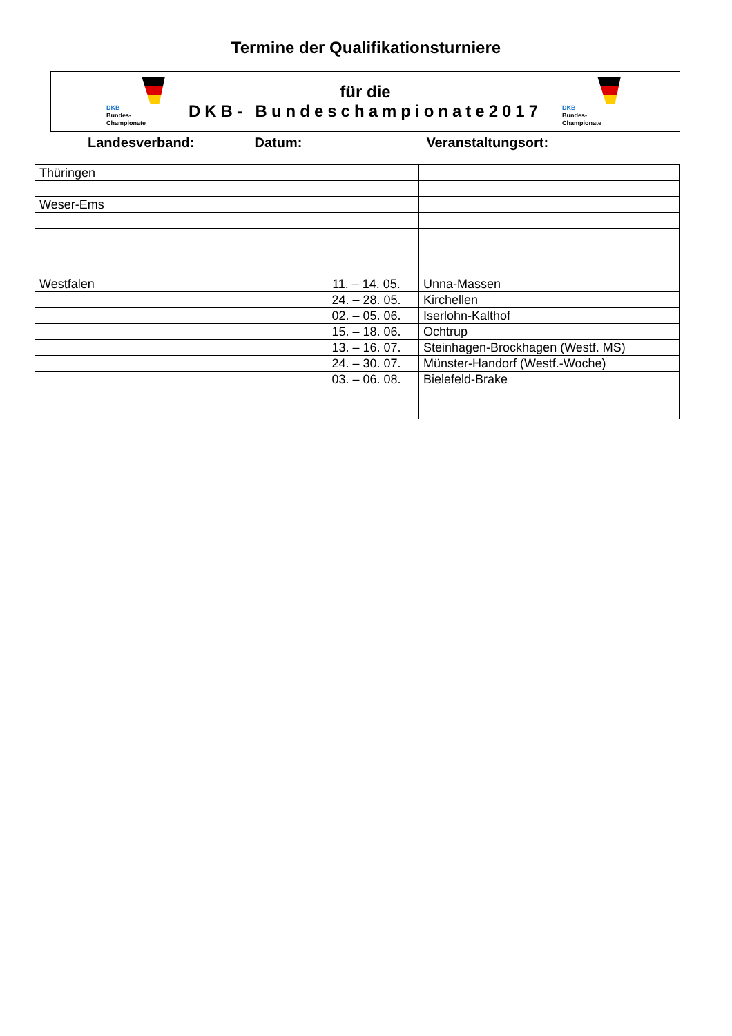Termine der Qualifikationsturniere
DKB
Bundes-
Championate
für die
DKB- Bundeschampionate2017
DKB
Bundes-
Championate
Landesverband: Datum: Veranstaltungsort:
| Thüringen | | |
| Weser-Ems | | |
| Westfalen | 11. – 14. 05. | Unna-Massen |
| | 24. – 28. 05. | Kirchellen |
| | 02. – 05. 06. | Iserlohn-Kalthof |
| | 15. – 18. 06. | Ochtrup |
| | 13. – 16. 07. | Steinhagen-Brockhagen (Westf. MS) |
| | 24. – 30. 07. | Münster-Handorf (Westf.-Woche) |
| | 03. – 06. 08. | Bielefeld-Brake |